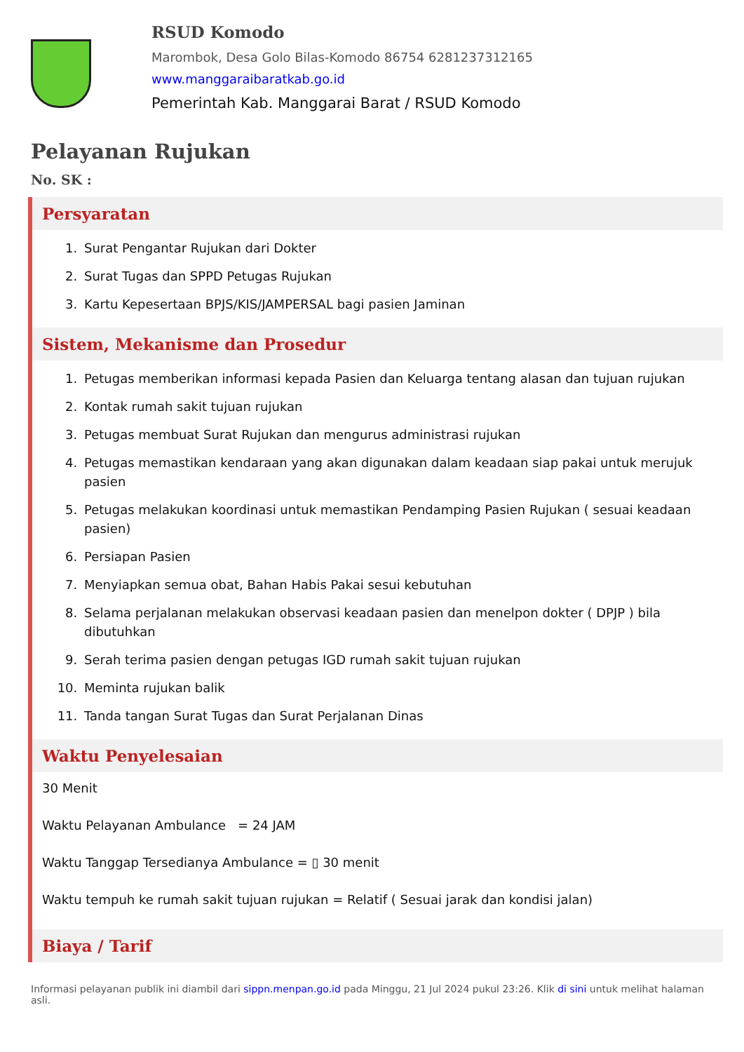RSUD Komodo
Marombok, Desa Golo Bilas-Komodo 86754 6281237312165
www.manggaraibaratkab.go.id
Pemerintah Kab. Manggarai Barat / RSUD Komodo
Pelayanan Rujukan
No. SK :
Persyaratan
1. Surat Pengantar Rujukan dari Dokter
2. Surat Tugas dan SPPD Petugas Rujukan
3. Kartu Kepesertaan BPJS/KIS/JAMPERSAL bagi pasien Jaminan
Sistem, Mekanisme dan Prosedur
1. Petugas memberikan informasi kepada Pasien dan Keluarga tentang alasan dan tujuan rujukan
2. Kontak rumah sakit tujuan rujukan
3. Petugas membuat Surat Rujukan dan mengurus administrasi rujukan
4. Petugas memastikan kendaraan yang akan digunakan dalam keadaan siap pakai untuk merujuk pasien
5. Petugas melakukan koordinasi untuk memastikan Pendamping Pasien Rujukan ( sesuai keadaan pasien)
6. Persiapan Pasien
7. Menyiapkan semua obat, Bahan Habis Pakai sesui kebutuhan
8. Selama perjalanan melakukan observasi keadaan pasien dan menelpon dokter ( DPJP ) bila dibutuhkan
9. Serah terima pasien dengan petugas IGD rumah sakit tujuan rujukan
10. Meminta rujukan balik
11. Tanda tangan Surat Tugas dan Surat Perjalanan Dinas
Waktu Penyelesaian
30 Menit
Waktu Pelayanan Ambulance = 24 JAM
Waktu Tanggap Tersedianya Ambulance = ▯ 30 menit
Waktu tempuh ke rumah sakit tujuan rujukan = Relatif ( Sesuai jarak dan kondisi jalan)
Biaya / Tarif
Informasi pelayanan publik ini diambil dari sippn.menpan.go.id pada Minggu, 21 Jul 2024 pukul 23:26. Klik di sini untuk melihat halaman asli.